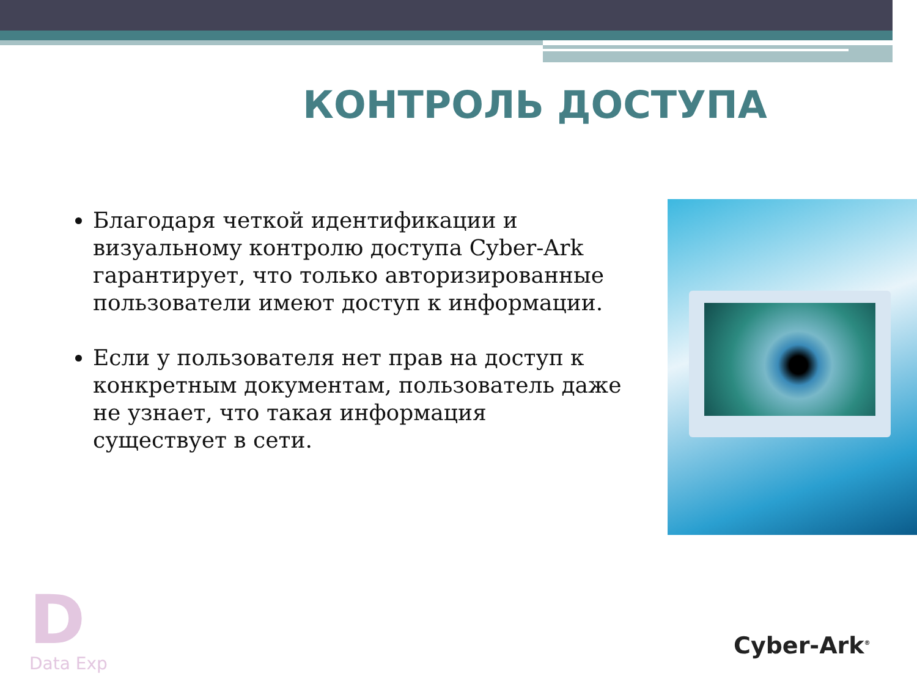КОНТРОЛЬ ДОСТУПА
Благодаря четкой идентификации и визуальному контролю доступа Cyber-Ark гарантирует, что только авторизированные пользователи имеют доступ к информации.
Если у пользователя нет прав на доступ к конкретным документам, пользователь даже не узнает, что такая информация существует в сети.
D
Data Exp
Cyber-Ark<sup>®</sup>